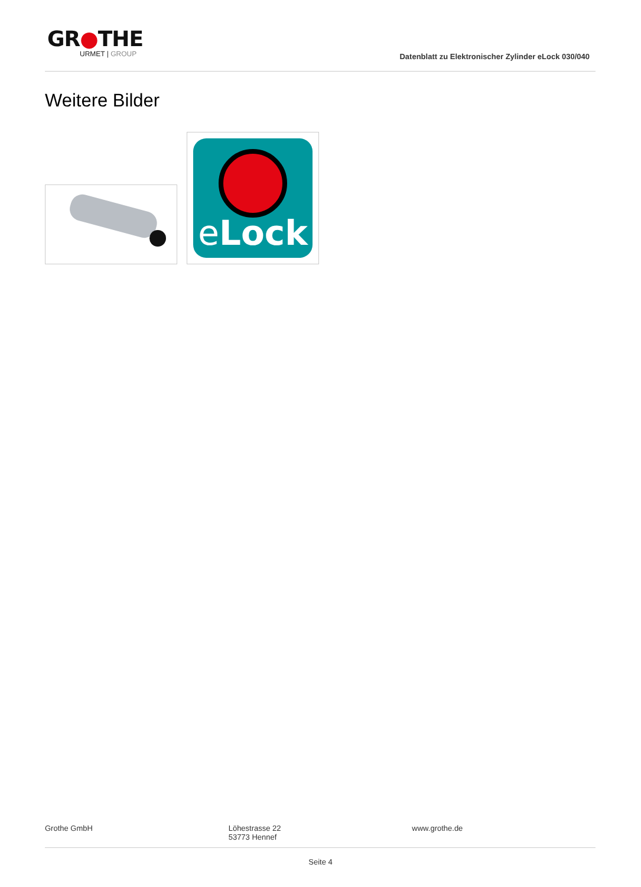GR●THE
URMET | GROUP
Datenblatt zu Elektronischer Zylinder eLock 030/040
Weitere Bilder
eLock
Grothe GmbH Löhestrasse 22
53773 Hennef
www.grothe.de
Seite 4